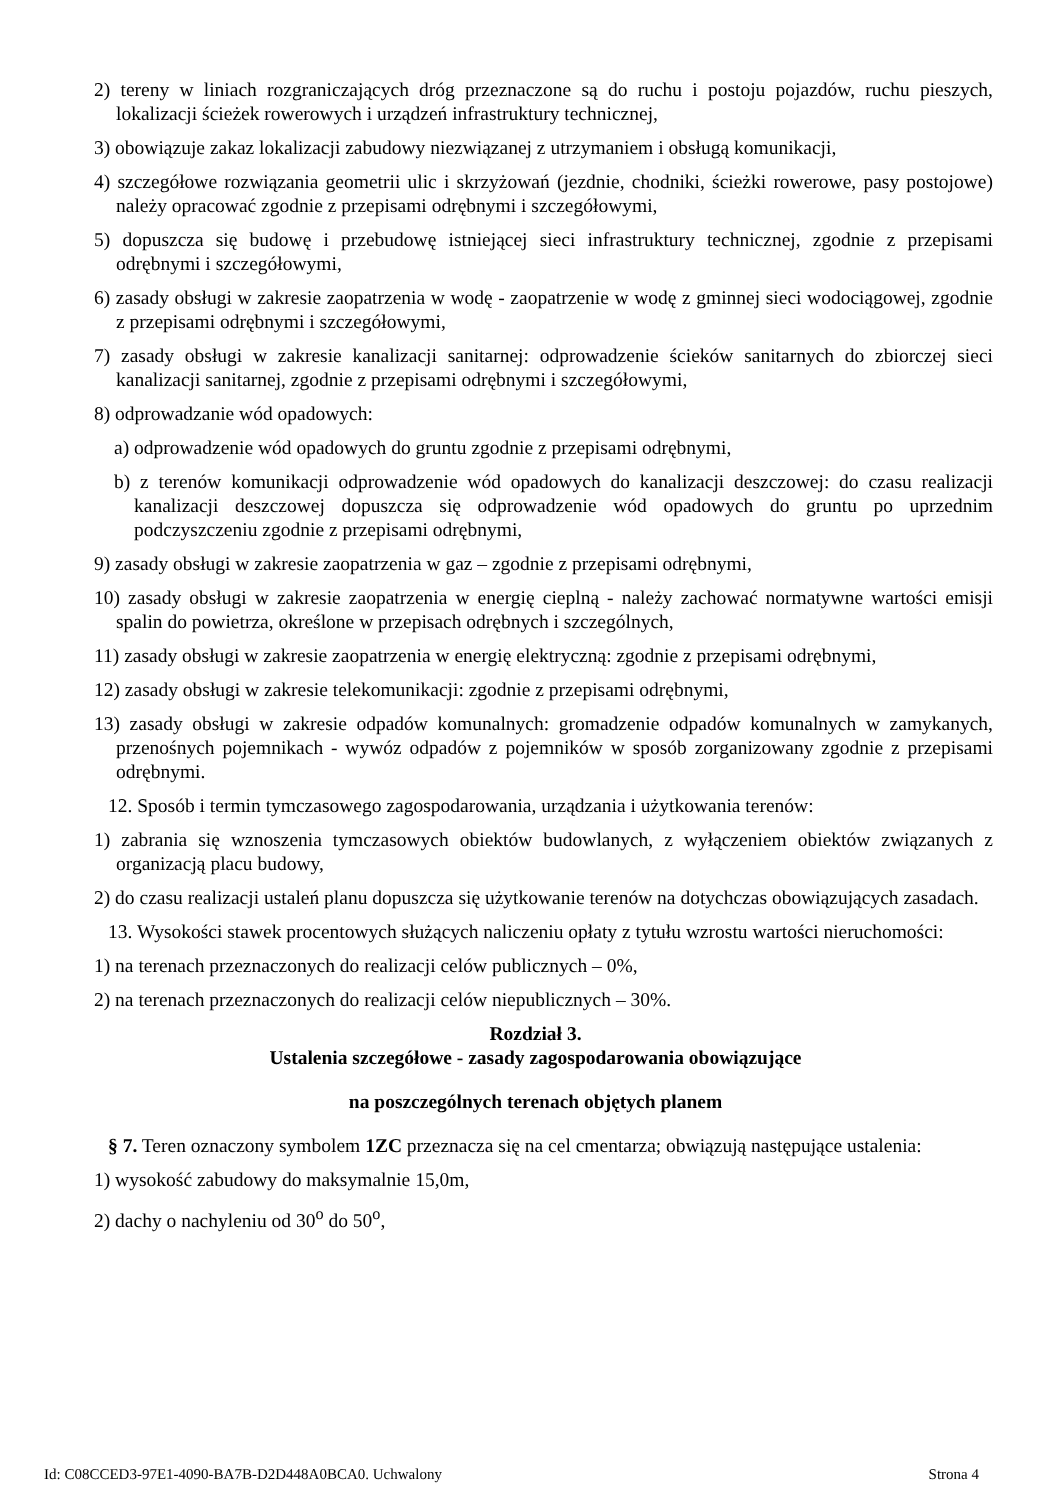2) tereny w liniach rozgraniczających dróg przeznaczone są do ruchu i postoju pojazdów, ruchu pieszych, lokalizacji ścieżek rowerowych i urządzeń infrastruktury technicznej,
3) obowiązuje zakaz lokalizacji zabudowy niezwiązanej z utrzymaniem i obsługą komunikacji,
4) szczegółowe rozwiązania geometrii ulic i skrzyżowań (jezdnie, chodniki, ścieżki rowerowe, pasy postojowe) należy opracować zgodnie z przepisami odrębnymi i szczegółowymi,
5) dopuszcza się budowę i przebudowę istniejącej sieci infrastruktury technicznej, zgodnie z przepisami odrębnymi i szczegółowymi,
6) zasady obsługi w zakresie zaopatrzenia w wodę - zaopatrzenie w wodę z gminnej sieci wodociągowej, zgodnie z przepisami odrębnymi i szczegółowymi,
7) zasady obsługi w zakresie kanalizacji sanitarnej: odprowadzenie ścieków sanitarnych do zbiorczej sieci kanalizacji sanitarnej, zgodnie z przepisami odrębnymi i szczegółowymi,
8) odprowadzanie wód opadowych:
a) odprowadzenie wód opadowych do gruntu zgodnie z przepisami odrębnymi,
b) z terenów komunikacji odprowadzenie wód opadowych do kanalizacji deszczowej: do czasu realizacji kanalizacji deszczowej dopuszcza się odprowadzenie wód opadowych do gruntu po uprzednim podczyszczeniu zgodnie z przepisami odrębnymi,
9) zasady obsługi w zakresie zaopatrzenia w gaz – zgodnie z przepisami odrębnymi,
10) zasady obsługi w zakresie zaopatrzenia w energię cieplną - należy zachować normatywne wartości emisji spalin do powietrza, określone w przepisach odrębnych i szczególnych,
11) zasady obsługi w zakresie zaopatrzenia w energię elektryczną: zgodnie z przepisami odrębnymi,
12) zasady obsługi w zakresie telekomunikacji: zgodnie z przepisami odrębnymi,
13) zasady obsługi w zakresie odpadów komunalnych: gromadzenie odpadów komunalnych w zamykanych, przenośnych pojemnikach - wywóz odpadów z pojemników w sposób zorganizowany zgodnie z przepisami odrębnymi.
12. Sposób i termin tymczasowego zagospodarowania, urządzania i użytkowania terenów:
1) zabrania się wznoszenia tymczasowych obiektów budowlanych, z wyłączeniem obiektów związanych z organizacją placu budowy,
2) do czasu realizacji ustaleń planu dopuszcza się użytkowanie terenów na dotychczas obowiązujących zasadach.
13. Wysokości stawek procentowych służących naliczeniu opłaty z tytułu wzrostu wartości nieruchomości:
1) na terenach przeznaczonych do realizacji celów publicznych – 0%,
2) na terenach przeznaczonych do realizacji celów niepublicznych – 30%.
Rozdział 3.
Ustalenia szczegółowe - zasady zagospodarowania obowiązujące
na poszczególnych terenach objętych planem
§ 7. Teren oznaczony symbolem 1ZC przeznacza się na cel cmentarza; obwiązują następujące ustalenia:
1) wysokość zabudowy do maksymalnie 15,0m,
2) dachy o nachyleniu od 30<sup>o</sup> do 50<sup>o</sup>,
Id: C08CCED3-97E1-4090-BA7B-D2D448A0BCA0. Uchwalony Strona 4